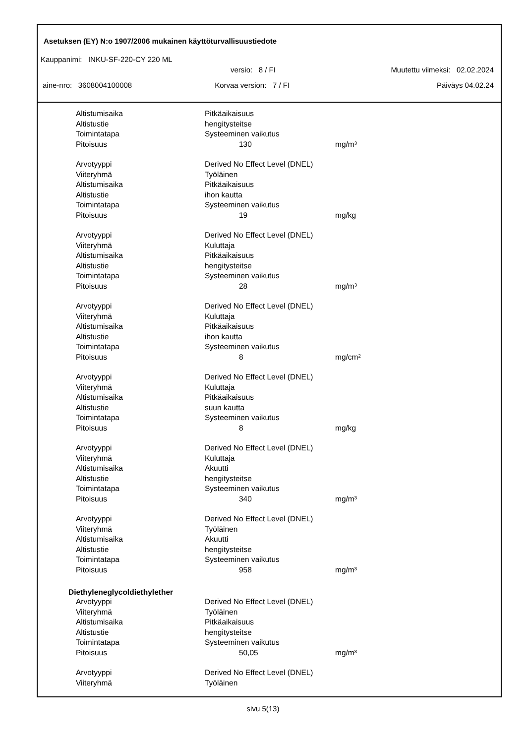Asetuksen (EY) N:o 1907/2006 mukainen käyttöturvallisuustiedote
Kauppanimi: INKU-SF-220-CY 220 ML
versio: 8 / FI Muutettu viimeksi: 02.02.2024
aine-nro: 3608004100008 Korvaa version: 7 / FI Päiväys 04.02.24
| Altistumisaika | Pitkäaikaisuus | |
| Altistustie | hengitysteitse | |
| Toimintatapa | Systeeminen vaikutus | |
| Pitoisuus | 130 | mg/m³ |
| Arvotyyppi | Derived No Effect Level (DNEL) | |
| Viiteryhmä | Työläinen | |
| Altistumisaika | Pitkäaikaisuus | |
| Altistustie | ihon kautta | |
| Toimintatapa | Systeeminen vaikutus | |
| Pitoisuus | 19 | mg/kg |
| Arvotyyppi | Derived No Effect Level (DNEL) | |
| Viiteryhmä | Kuluttaja | |
| Altistumisaika | Pitkäaikaisuus | |
| Altistustie | hengitysteitse | |
| Toimintatapa | Systeeminen vaikutus | |
| Pitoisuus | 28 | mg/m³ |
| Arvotyyppi | Derived No Effect Level (DNEL) | |
| Viiteryhmä | Kuluttaja | |
| Altistumisaika | Pitkäaikaisuus | |
| Altistustie | ihon kautta | |
| Toimintatapa | Systeeminen vaikutus | |
| Pitoisuus | 8 | mg/cm² |
| Arvotyyppi | Derived No Effect Level (DNEL) | |
| Viiteryhmä | Kuluttaja | |
| Altistumisaika | Pitkäaikaisuus | |
| Altistustie | suun kautta | |
| Toimintatapa | Systeeminen vaikutus | |
| Pitoisuus | 8 | mg/kg |
| Arvotyyppi | Derived No Effect Level (DNEL) | |
| Viiteryhmä | Kuluttaja | |
| Altistumisaika | Akuutti | |
| Altistustie | hengitysteitse | |
| Toimintatapa | Systeeminen vaikutus | |
| Pitoisuus | 340 | mg/m³ |
| Arvotyyppi | Derived No Effect Level (DNEL) | |
| Viiteryhmä | Työläinen | |
| Altistumisaika | Akuutti | |
| Altistustie | hengitysteitse | |
| Toimintatapa | Systeeminen vaikutus | |
| Pitoisuus | 958 | mg/m³ |
Diethyleneglycoldiethylether
| Arvotyyppi | Derived No Effect Level (DNEL) | |
| Viiteryhmä | Työläinen | |
| Altistumisaika | Pitkäaikaisuus | |
| Altistustie | hengitysteitse | |
| Toimintatapa | Systeeminen vaikutus | |
| Pitoisuus | 50,05 | mg/m³ |
| Arvotyyppi | Derived No Effect Level (DNEL) | |
| Viiteryhmä | Työläinen | |
sivu 5(13)